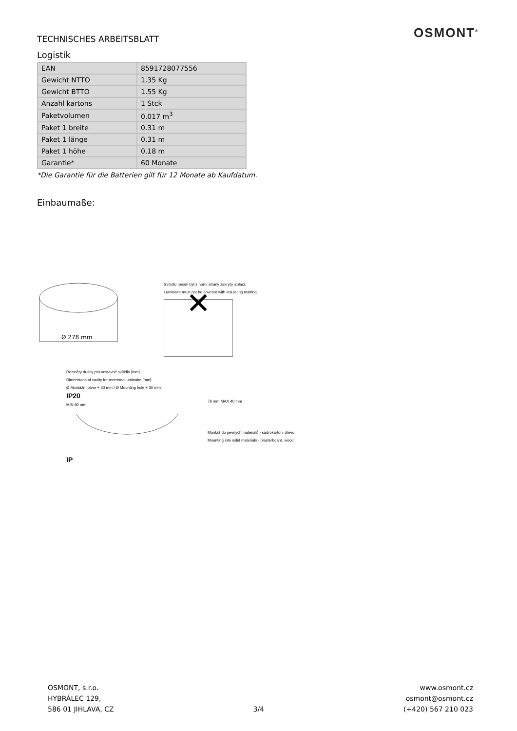OSMONT<sup>®</sup>
TECHNISCHES ARBEITSBLATT
Logistik
| EAN | 8591728077556 |
| Gewicht NTTO | 1.35 Kg |
| Gewicht BTTO | 1.55 Kg |
| Anzahl kartons | 1 Stck |
| Paketvolumen | 0.017 m<sup>3</sup> |
| Paket 1 breite | 0.31 m |
| Paket 1 länge | 0.31 m |
| Paket 1 höhe | 0.18 m |
| Garantie* | 60 Monate |
*Die Garantie für die Batterien gilt für 12 Monate ab Kaufdatum.
Einbaumaße:
Ø 278 mm
Svítidlo nesmí být z horní strany zakryto izolací.
Luminaire must not be covered with insulating matting.
✕
Rozměry dutiny pro vestavné svítidlo [mm]:
Dimensions of cavity for recessed luminaire [mm]:
Ø Montážní otvor + 30 mm / Ø Mounting hole + 30 mm
IP20
MIN 80 mm
IP
76 mm MAX 40 mm
Montáž do pevných materiálů - sádrokarton, dřevo.
Mounting into solid materials - plasterboard, wood.
OSMONT, s.r.o.
HYBRÁLEC 129,
586 01 JIHLAVA, CZ
3/4 www.osmont.cz
osmont@osmont.cz
(+420) 567 210 023